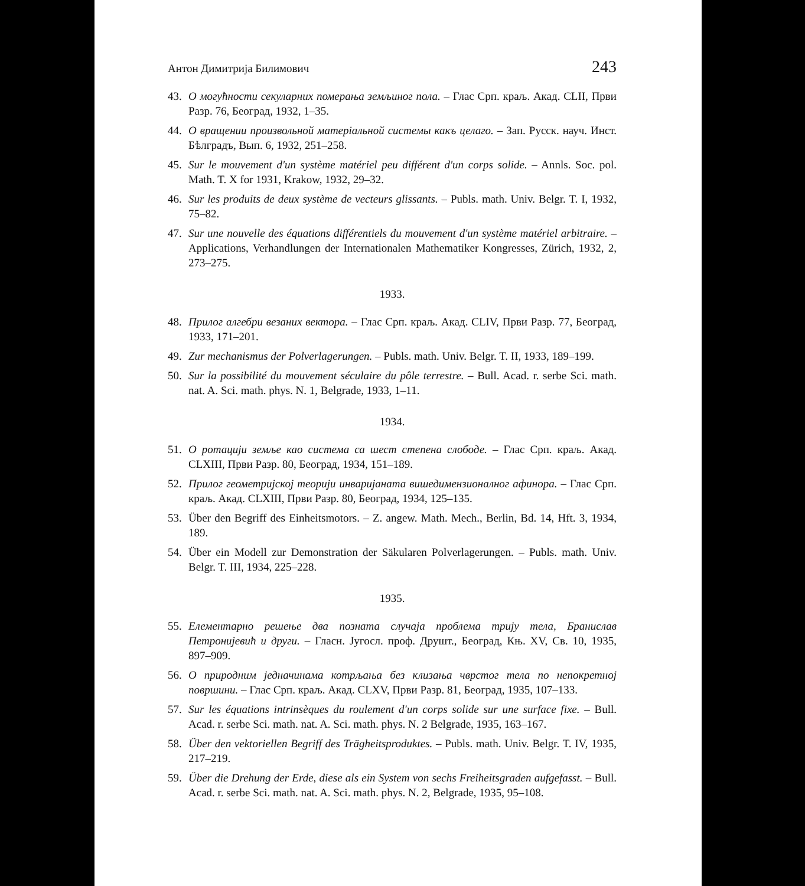Антон Димитрија Билимович 243
43. О могућности секуларних померања земљиног пола. – Глас Срп. краљ. Акад. CLII, Први Разр. 76, Београд, 1932, 1–35.
44. О вращении произвольной матеріальной системы какъ целаго. – Зап. Русск. науч. Инст. Бѣлградъ, Вып. 6, 1932, 251–258.
45. Sur le mouvement d'un système matériel peu différent d'un corps solide. – Annls. Soc. pol. Math. T. X for 1931, Krakow, 1932, 29–32.
46. Sur les produits de deux système de vecteurs glissants. – Publs. math. Univ. Belgr. T. I, 1932, 75–82.
47. Sur une nouvelle des équations différentiels du mouvement d'un système matériel arbitraire. – Applications, Verhandlungen der Internationalen Mathematiker Kongresses, Zürich, 1932, 2, 273–275.
1933.
48. Прилог алгебри везаних вектора. – Глас Срп. краљ. Акад. CLIV, Први Разр. 77, Београд, 1933, 171–201.
49. Zur mechanismus der Polverlagerungen. – Publs. math. Univ. Belgr. T. II, 1933, 189–199.
50. Sur la possibilité du mouvement séculaire du pôle terrestre. – Bull. Acad. r. serbe Sci. math. nat. A. Sci. math. phys. N. 1, Belgrade, 1933, 1–11.
1934.
51. О ротацији земље као система са шест степена слободе. – Глас Срп. краљ. Акад. CLXIII, Први Разр. 80, Београд, 1934, 151–189.
52. Прилог геометријској теорији инваријаната вишедимензионалног афинора. – Глас Срп. краљ. Акад. CLXIII, Први Разр. 80, Београд, 1934, 125–135.
53. Über den Begriff des Einheitsmotors. – Z. angew. Math. Mech., Berlin, Bd. 14, Hft. 3, 1934, 189.
54. Über ein Modell zur Demonstration der Säkularen Polverlagerungen. – Publs. math. Univ. Belgr. T. III, 1934, 225–228.
1935.
55. Елементарно решење два позната случаја проблема трију тела, Бранислав Петронијевић и други. – Гласн. Југосл. проф. Друшт., Београд, Књ. XV, Св. 10, 1935, 897–909.
56. О природним једначинама котрљања без клизања чврстог тела по непокретној површини. – Глас Срп. краљ. Акад. CLXV, Први Разр. 81, Београд, 1935, 107–133.
57. Sur les équations intrinsèques du roulement d'un corps solide sur une surface fixe. – Bull. Acad. r. serbe Sci. math. nat. A. Sci. math. phys. N. 2 Belgrade, 1935, 163–167.
58. Über den vektoriellen Begriff des Trägheitsproduktes. – Publs. math. Univ. Belgr. T. IV, 1935, 217–219.
59. Über die Drehung der Erde, diese als ein System von sechs Freiheitsgraden aufgefasst. – Bull. Acad. r. serbe Sci. math. nat. A. Sci. math. phys. N. 2, Belgrade, 1935, 95–108.